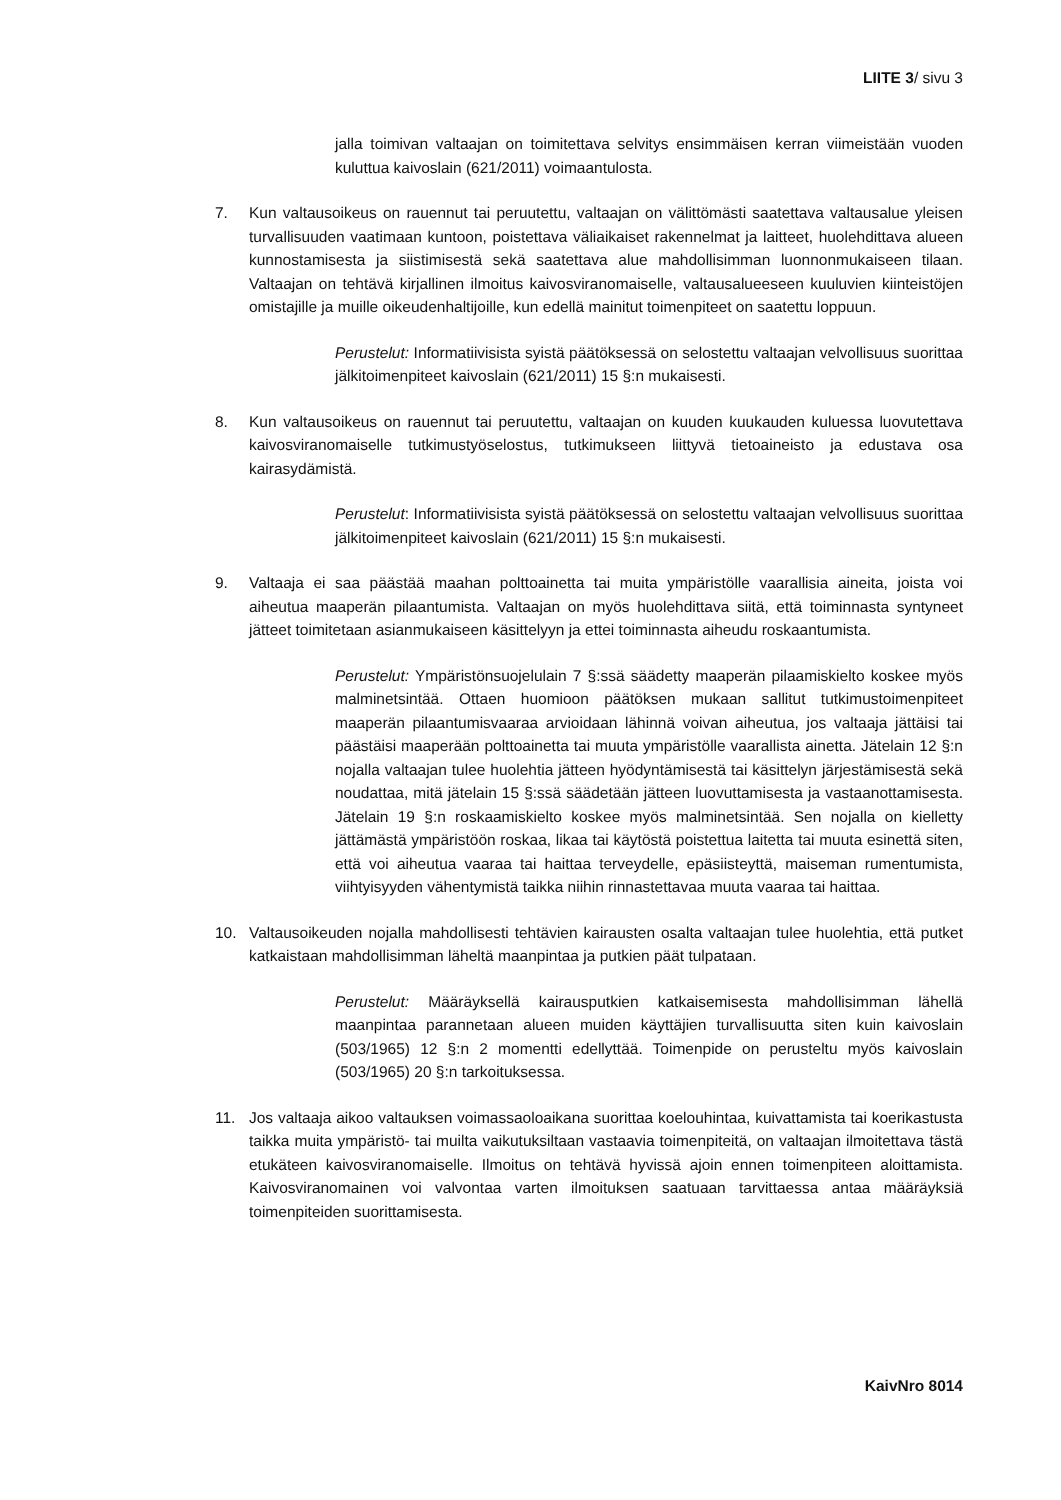LIITE 3/ sivu 3
jalla toimivan valtaajan on toimitettava selvitys ensimmäisen kerran viimeistään vuoden kuluttua kaivoslain (621/2011) voimaantulosta.
7. Kun valtausoikeus on rauennut tai peruutettu, valtaajan on välittömästi saatettava valtausalue yleisen turvallisuuden vaatimaan kuntoon, poistettava väliaikaiset rakennelmat ja laitteet, huolehdittava alueen kunnostamisesta ja siistimisestä sekä saatettava alue mahdollisimman luonnonmukaiseen tilaan. Valtaajan on tehtävä kirjallinen ilmoitus kaivosviranomaiselle, valtausalueeseen kuuluvien kiinteistöjen omistajille ja muille oikeudenhaltijoille, kun edellä mainitut toimenpiteet on saatettu loppuun.
Perustelut: Informatiivisista syistä päätöksessä on selostettu valtaajan velvollisuus suorittaa jälkitoimenpiteet kaivoslain (621/2011) 15 §:n mukaisesti.
8. Kun valtausoikeus on rauennut tai peruutettu, valtaajan on kuuden kuukauden kuluessa luovutettava kaivosviranomaiselle tutkimustyöselostus, tutkimukseen liittyvä tietoaineisto ja edustava osa kairasydämistä.
Perustelut: Informatiivisista syistä päätöksessä on selostettu valtaajan velvollisuus suorittaa jälkitoimenpiteet kaivoslain (621/2011) 15 §:n mukaisesti.
9. Valtaaja ei saa päästää maahan polttoainetta tai muita ympäristölle vaarallisia aineita, joista voi aiheutua maaperän pilaantumista. Valtaajan on myös huolehdittava siitä, että toiminnasta syntyneet jätteet toimitetaan asianmukaiseen käsittelyyn ja ettei toiminnasta aiheudu roskaantumista.
Perustelut: Ympäristönsuojelulain 7 §:ssä säädetty maaperän pilaamiskielto koskee myös malminetsintää. Ottaen huomioon päätöksen mukaan sallitut tutkimustoimenpiteet maaperän pilaantumisvaaraa arvioidaan lähinnä voivan aiheutua, jos valtaaja jättäisi tai päästäisi maaperään polttoainetta tai muuta ympäristölle vaarallista ainetta. Jätelain 12 §:n nojalla valtaajan tulee huolehtia jätteen hyödyntämisestä tai käsittelyn järjestämisestä sekä noudattaa, mitä jätelain 15 §:ssä säädetään jätteen luovuttamisesta ja vastaanottamisesta. Jätelain 19 §:n roskaamiskielto koskee myös malminetsintää. Sen nojalla on kielletty jättämästä ympäristöön roskaa, likaa tai käytöstä poistettua laitetta tai muuta esinettä siten, että voi aiheutua vaaraa tai haittaa terveydelle, epäsiisteyttä, maiseman rumentumista, viihtyisyyden vähentymistä taikka niihin rinnastettavaa muuta vaaraa tai haittaa.
10. Valtausoikeuden nojalla mahdollisesti tehtävien kairausten osalta valtaajan tulee huolehtia, että putket katkaistaan mahdollisimman läheltä maanpintaa ja putkien päät tulpataan.
Perustelut: Määräyksellä kairausputkien katkaisemisesta mahdollisimman lähellä maanpintaa parannetaan alueen muiden käyttäjien turvallisuutta siten kuin kaivoslain (503/1965) 12 §:n 2 momentti edellyttää. Toimenpide on perusteltu myös kaivoslain (503/1965) 20 §:n tarkoituksessa.
11. Jos valtaaja aikoo valtauksen voimassaoloaikana suorittaa koelouhintaa, kuivattamista tai koerikastusta taikka muita ympäristö- tai muilta vaikutuksiltaan vastaavia toimenpiteitä, on valtaajan ilmoitettava tästä etukäteen kaivosviranomaiselle. Ilmoitus on tehtävä hyvissä ajoin ennen toimenpiteen aloittamista. Kaivosviranomainen voi valvontaa varten ilmoituksen saatuaan tarvittaessa antaa määräyksiä toimenpiteiden suorittamisesta.
KaivNro 8014